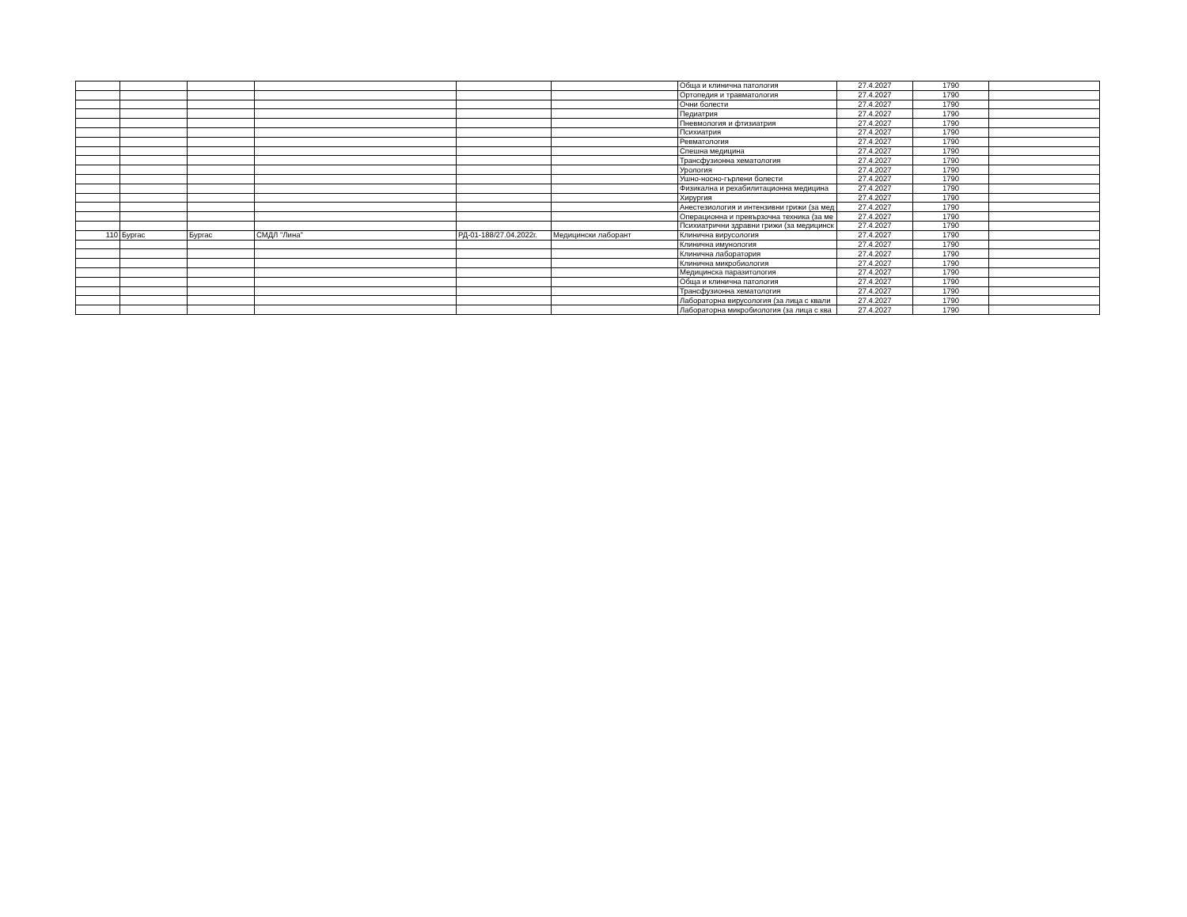| | | | | | | Обща и клинична патология | 27.4.2027 | 1790 | |
| | | | | | | Ортопедия и травматология | 27.4.2027 | 1790 | |
| | | | | | | Очни болести | 27.4.2027 | 1790 | |
| | | | | | | Педиатрия | 27.4.2027 | 1790 | |
| | | | | | | Пневмология и фтизиатрия | 27.4.2027 | 1790 | |
| | | | | | | Психиатрия | 27.4.2027 | 1790 | |
| | | | | | | Ревматология | 27.4.2027 | 1790 | |
| | | | | | | Спешна медицина | 27.4.2027 | 1790 | |
| | | | | | | Трансфузионна хематология | 27.4.2027 | 1790 | |
| | | | | | | Урология | 27.4.2027 | 1790 | |
| | | | | | | Ушно-носно-гърлени болести | 27.4.2027 | 1790 | |
| | | | | | | Физикална и рехабилитационна медицина | 27.4.2027 | 1790 | |
| | | | | | | Хирургия | 27.4.2027 | 1790 | |
| | | | | | | Анестезиология и интензивни грижи (за мед | 27.4.2027 | 1790 | |
| | | | | | | Операционна и превързочна техника (за ме | 27.4.2027 | 1790 | |
| | | | | | | Психиатрични здравни грижи (за медицинск | 27.4.2027 | 1790 | |
| 110 | Бургас | Бургас | СМДЛ "Лина" | РД-01-188/27.04.2022г. | Медицински лаборант | Клинична вирусология | 27.4.2027 | 1790 | |
| | | | | | | Клинична имунология | 27.4.2027 | 1790 | |
| | | | | | | Клинична лаборатория | 27.4.2027 | 1790 | |
| | | | | | | Клинична микробиология | 27.4.2027 | 1790 | |
| | | | | | | Медицинска паразитология | 27.4.2027 | 1790 | |
| | | | | | | Обща и клинична патология | 27.4.2027 | 1790 | |
| | | | | | | Трансфузионна хематология | 27.4.2027 | 1790 | |
| | | | | | | Лабораторна вирусология (за лица с квали | 27.4.2027 | 1790 | |
| | | | | | | Лабораторна микробиология (за лица с ква | 27.4.2027 | 1790 | |